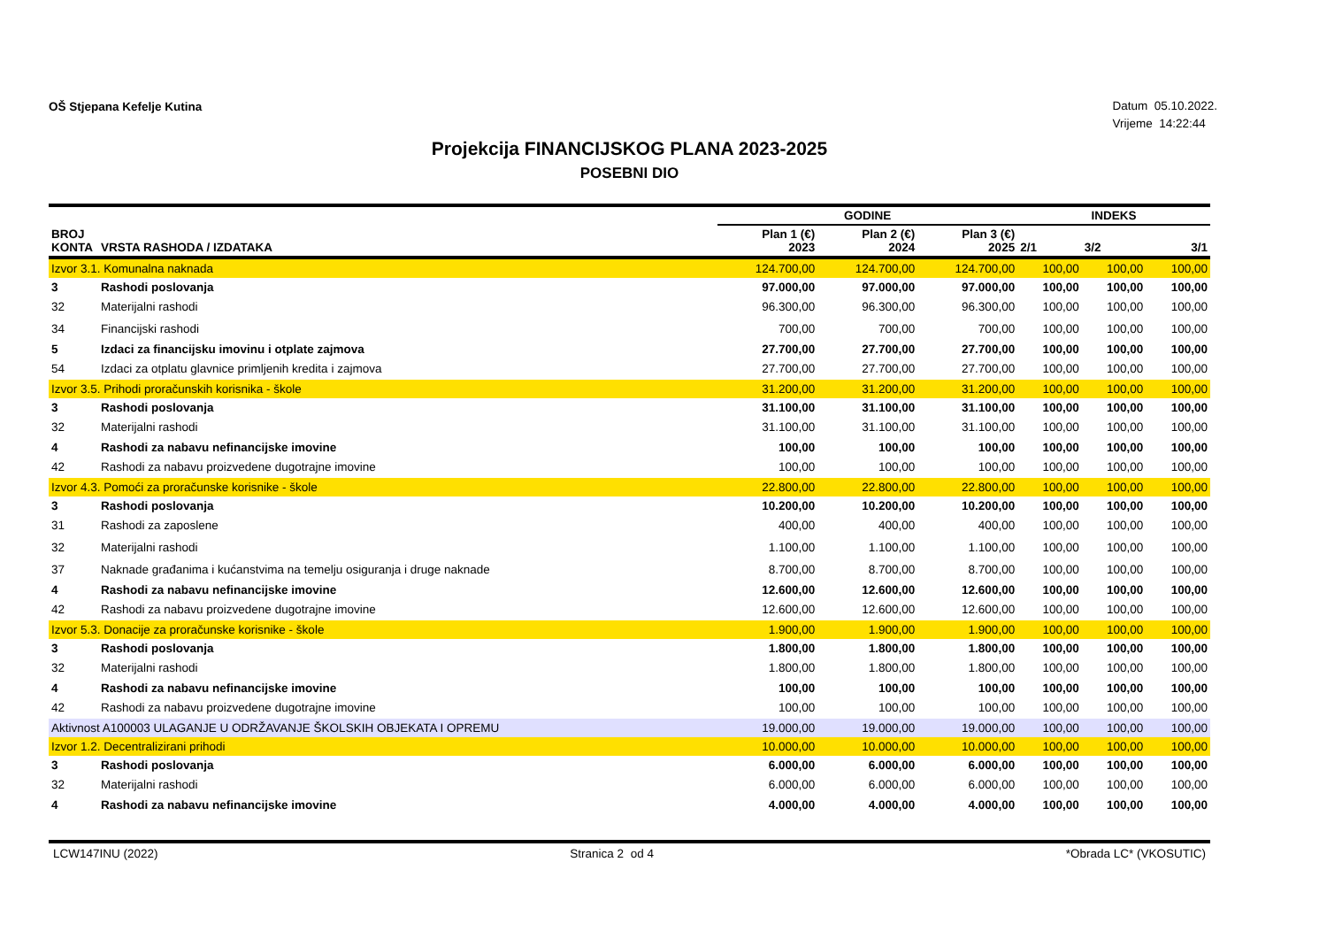OŠ Stjepana Kefelje Kutina
Datum 05.10.2022.
Vrijeme 14:22:44
Projekcija FINANCIJSKOG PLANA 2023-2025
POSEBNI DIO
| | | GODINE | | | INDEKS | | |
| --- | --- | --- | --- | --- | --- | --- | --- |
| BROJ KONTA | VRSTA RASHODA / IZDATAKA | Plan 1 (€) 2023 | Plan 2 (€) 2024 | Plan 3 (€) 2025 | 2/1 | 3/2 | 3/1 |
| Izvor 3.1. Komunalna naknada | | 124.700,00 | 124.700,00 | 124.700,00 | 100,00 | 100,00 | 100,00 |
| 3 | Rashodi poslovanja | 97.000,00 | 97.000,00 | 97.000,00 | 100,00 | 100,00 | 100,00 |
| 32 | Materijalni rashodi | 96.300,00 | 96.300,00 | 96.300,00 | 100,00 | 100,00 | 100,00 |
| 34 | Financijski rashodi | 700,00 | 700,00 | 700,00 | 100,00 | 100,00 | 100,00 |
| 5 | Izdaci za financijsku imovinu i otplate zajmova | 27.700,00 | 27.700,00 | 27.700,00 | 100,00 | 100,00 | 100,00 |
| 54 | Izdaci za otplatu glavnice primljenih kredita i zajmova | 27.700,00 | 27.700,00 | 27.700,00 | 100,00 | 100,00 | 100,00 |
| Izvor 3.5. Prihodi proračunskih korisnika - škole | | 31.200,00 | 31.200,00 | 31.200,00 | 100,00 | 100,00 | 100,00 |
| 3 | Rashodi poslovanja | 31.100,00 | 31.100,00 | 31.100,00 | 100,00 | 100,00 | 100,00 |
| 32 | Materijalni rashodi | 31.100,00 | 31.100,00 | 31.100,00 | 100,00 | 100,00 | 100,00 |
| 4 | Rashodi za nabavu nefinancijske imovine | 100,00 | 100,00 | 100,00 | 100,00 | 100,00 | 100,00 |
| 42 | Rashodi za nabavu proizvedene dugotrajne imovine | 100,00 | 100,00 | 100,00 | 100,00 | 100,00 | 100,00 |
| Izvor 4.3. Pomoći za proračunske korisnike - škole | | 22.800,00 | 22.800,00 | 22.800,00 | 100,00 | 100,00 | 100,00 |
| 3 | Rashodi poslovanja | 10.200,00 | 10.200,00 | 10.200,00 | 100,00 | 100,00 | 100,00 |
| 31 | Rashodi za zaposlene | 400,00 | 400,00 | 400,00 | 100,00 | 100,00 | 100,00 |
| 32 | Materijalni rashodi | 1.100,00 | 1.100,00 | 1.100,00 | 100,00 | 100,00 | 100,00 |
| 37 | Naknade građanima i kućanstvima na temelju osiguranja i druge naknade | 8.700,00 | 8.700,00 | 8.700,00 | 100,00 | 100,00 | 100,00 |
| 4 | Rashodi za nabavu nefinancijske imovine | 12.600,00 | 12.600,00 | 12.600,00 | 100,00 | 100,00 | 100,00 |
| 42 | Rashodi za nabavu proizvedene dugotrajne imovine | 12.600,00 | 12.600,00 | 12.600,00 | 100,00 | 100,00 | 100,00 |
| Izvor 5.3. Donacije za proračunske korisnike - škole | | 1.900,00 | 1.900,00 | 1.900,00 | 100,00 | 100,00 | 100,00 |
| 3 | Rashodi poslovanja | 1.800,00 | 1.800,00 | 1.800,00 | 100,00 | 100,00 | 100,00 |
| 32 | Materijalni rashodi | 1.800,00 | 1.800,00 | 1.800,00 | 100,00 | 100,00 | 100,00 |
| 4 | Rashodi za nabavu nefinancijske imovine | 100,00 | 100,00 | 100,00 | 100,00 | 100,00 | 100,00 |
| 42 | Rashodi za nabavu proizvedene dugotrajne imovine | 100,00 | 100,00 | 100,00 | 100,00 | 100,00 | 100,00 |
| Aktivnost A100003 ULAGANJE U ODRŽAVANJE ŠKOLSKIH OBJEKATA I OPREMU | | 19.000,00 | 19.000,00 | 19.000,00 | 100,00 | 100,00 | 100,00 |
| Izvor 1.2. Decentralizirani prihodi | | 10.000,00 | 10.000,00 | 10.000,00 | 100,00 | 100,00 | 100,00 |
| 3 | Rashodi poslovanja | 6.000,00 | 6.000,00 | 6.000,00 | 100,00 | 100,00 | 100,00 |
| 32 | Materijalni rashodi | 6.000,00 | 6.000,00 | 6.000,00 | 100,00 | 100,00 | 100,00 |
| 4 | Rashodi za nabavu nefinancijske imovine | 4.000,00 | 4.000,00 | 4.000,00 | 100,00 | 100,00 | 100,00 |
LCW147INU (2022) Stranica 2 od 4 *Obrada LC* (VKOSUTIC)